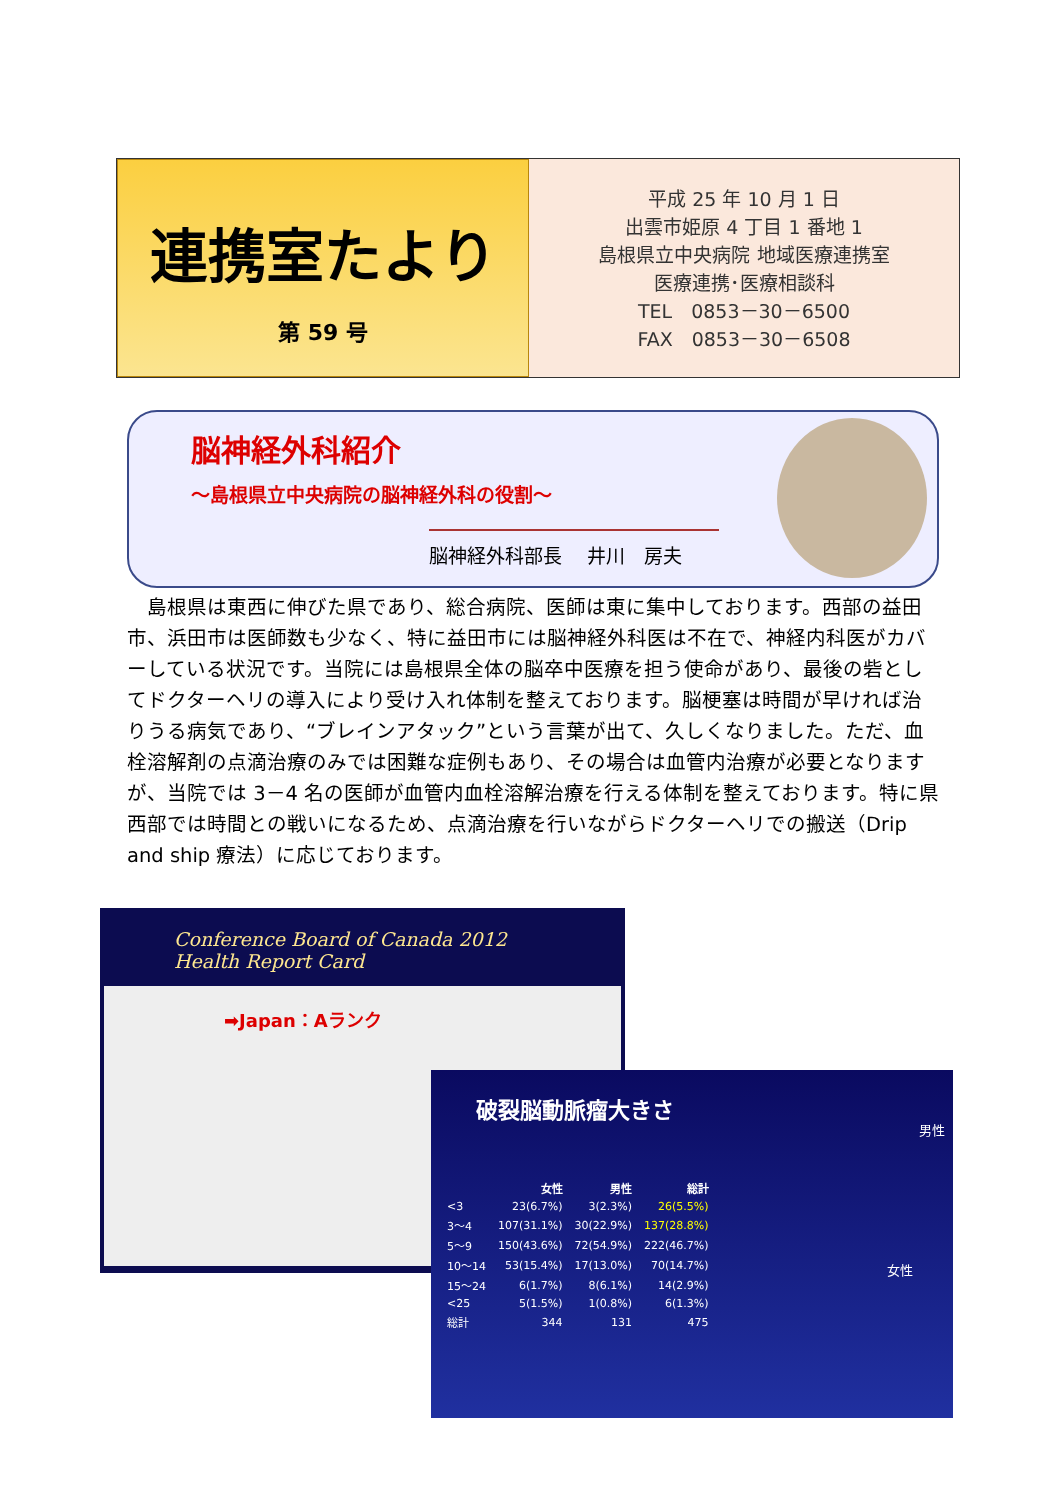連携室たより
第 59 号
平成 25 年 10 月 1 日
出雲市姫原 4 丁目 1 番地 1
島根県立中央病院 地域医療連携室
医療連携･医療相談科
TEL　0853－30－6500
FAX　0853－30－6508
脳神経外科紹介
～島根県立中央病院の脳神経外科の役割～
脳神経外科部長　 井川　房夫
　島根県は東西に伸びた県であり、総合病院、医師は東に集中しております。西部の益田市、浜田市は医師数も少なく、特に益田市には脳神経外科医は不在で、神経内科医がカバーしている状況です。当院には島根県全体の脳卒中医療を担う使命があり、最後の砦としてドクターヘリの導入により受け入れ体制を整えております。脳梗塞は時間が早ければ治りうる病気であり、“ブレインアタック”という言葉が出て、久しくなりました。ただ、血栓溶解剤の点滴治療のみでは困難な症例もあり、その場合は血管内治療が必要となりますが、当院では 3－4 名の医師が血管内血栓溶解治療を行える体制を整えております。特に県西部では時間との戦いになるため、点滴治療を行いながらドクターヘリでの搬送（Drip and ship 療法）に応じております。
Conference Board of Canada 2012
Health Report Card
➡Japan：Aランク
破裂脳動脈瘤大きさ
男性
女性
| | 女性 | 男性 | 総計 |
| --- | --- | --- | --- |
| <3 | 23(6.7%) | 3(2.3%) | 26(5.5%) |
| 3～4 | 107(31.1%) | 30(22.9%) | 137(28.8%) |
| 5～9 | 150(43.6%) | 72(54.9%) | 222(46.7%) |
| 10～14 | 53(15.4%) | 17(13.0%) | 70(14.7%) |
| 15～24 | 6(1.7%) | 8(6.1%) | 14(2.9%) |
| <25 | 5(1.5%) | 1(0.8%) | 6(1.3%) |
| 総計 | 344 | 131 | 475 |